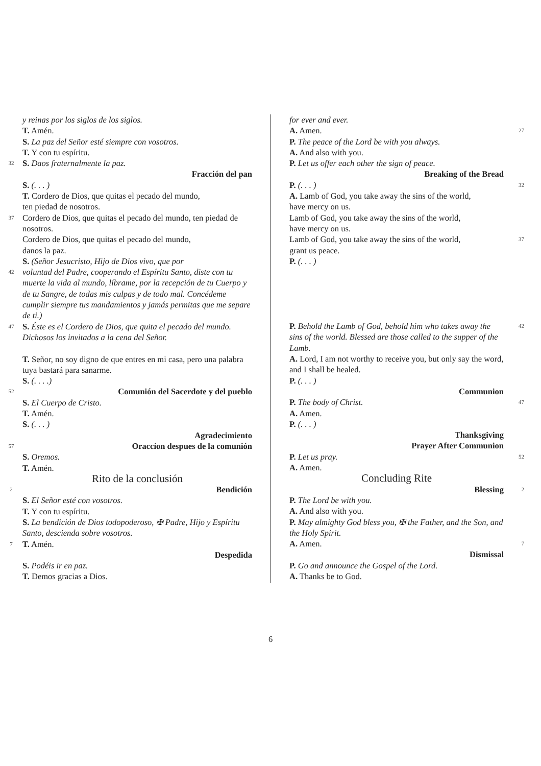y reinas por los siglos de los siglos.
T. Amén.
S. La paz del Señor esté siempre con vosotros.
T. Y con tu espíritu.
32 S. Daos fraternalmente la paz.
Fracción del pan
S. (. . . )
T. Cordero de Dios, que quitas el pecado del mundo,
ten piedad de nosotros.
37 Cordero de Dios, que quitas el pecado del mundo, ten piedad de nosotros.
Cordero de Dios, que quitas el pecado del mundo,
danos la paz.
S. (Señor Jesucristo, Hijo de Dios vivo, que por
42 voluntad del Padre, cooperando el Espíritu Santo, diste con tu muerte la vida al mundo, líbrame, por la recepción de tu Cuerpo y de tu Sangre, de todas mis culpas y de todo mal. Concédeme cumplir siempre tus mandamientos y jamás permitas que me separe de ti.)
47 S. Éste es el Cordero de Dios, que quita el pecado del mundo. Dichosos los invitados a la cena del Señor.
T. Señor, no soy digno de que entres en mi casa, pero una palabra tuya bastará para sanarme.
S. (. . . .)
52 Comunión del Sacerdote y del pueblo
S. El Cuerpo de Cristo.
T. Amén.
S. (. . . )
Agradecimiento
57 Oraccíon despues de la comunión
S. Oremos.
T. Amén.
Rito de la conclusión
2 Bendición
S. El Señor esté con vosotros.
T. Y con tu espíritu.
S. La bendición de Dios todopoderoso, ✠ Padre, Hijo y Espíritu Santo, descienda sobre vosotros.
7 T. Amén.
Despedida
S. Podéis ir en paz.
T. Demos gracias a Dios.
for ever and ever.
A. Amen. 27
P. The peace of the Lord be with you always.
A. And also with you.
P. Let us offer each other the sign of peace.
Breaking of the Bread
P. (. . . ) 32
A. Lamb of God, you take away the sins of the world,
have mercy on us.
Lamb of God, you take away the sins of the world,
have mercy on us.
Lamb of God, you take away the sins of the world,
grant us peace. 37
P. (. . . )
P. Behold the Lamb of God, behold him who takes away the sins of the world. Blessed are those called to the supper of the Lamb. 42
A. Lord, I am not worthy to receive you, but only say the word, and I shall be healed.
P. (. . . )
Communion
P. The body of Christ. 47
A. Amen.
P. (. . . )
Thanksgiving
Prayer After Communion
P. Let us pray. 52
A. Amen.
Concluding Rite
Blessing 2
P. The Lord be with you.
A. And also with you.
P. May almighty God bless you, ✠ the Father, and the Son, and the Holy Spirit.
A. Amen. 7
Dismissal
P. Go and announce the Gospel of the Lord.
A. Thanks be to God.
6